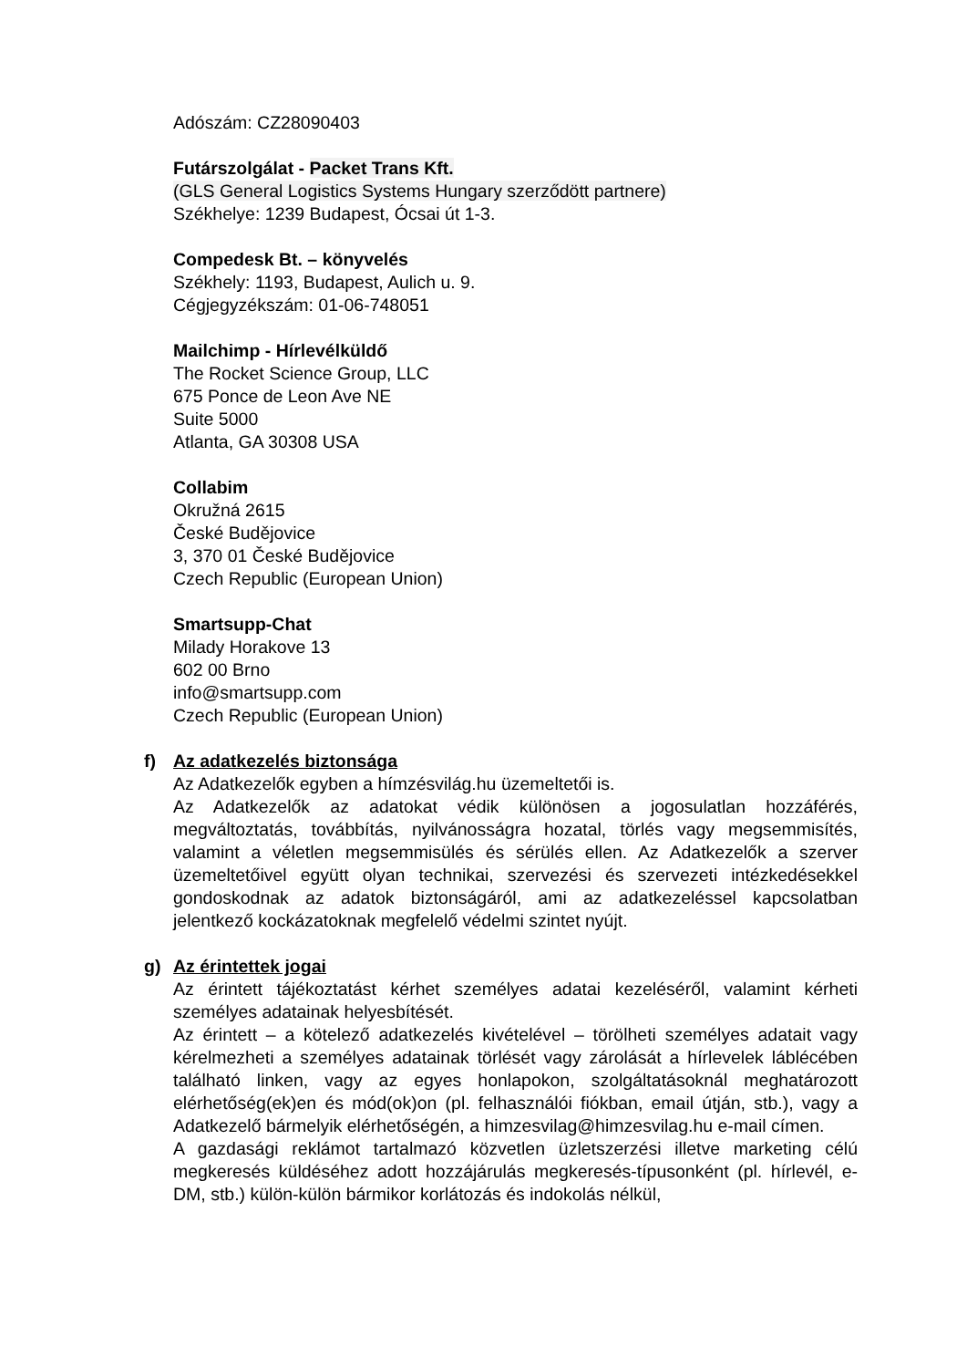Adószám: CZ28090403
Futárszolgálat - Packet Trans Kft.
(GLS General Logistics Systems Hungary szerződött partnere)
Székhelye: 1239 Budapest, Ócsai út 1-3.
Compedesk Bt. – könyvelés
Székhely: 1193, Budapest, Aulich u. 9.
Cégjegyzékszám: 01-06-748051
Mailchimp - Hírlevélküldő
The Rocket Science Group, LLC
675 Ponce de Leon Ave NE
Suite 5000
Atlanta, GA 30308 USA
Collabim
Okružná 2615
České Budějovice
3, 370 01 České Budějovice
Czech Republic (European Union)
Smartsupp-Chat
Milady Horakove 13
602 00 Brno
info@smartsupp.com
Czech Republic (European Union)
f) Az adatkezelés biztonsága
Az Adatkezelők egyben a hímzésvilág.hu üzemeltetői is.
Az Adatkezelők az adatokat védik különösen a jogosulatlan hozzáférés, megváltoztatás, továbbítás, nyilvánosságra hozatal, törlés vagy megsemmisítés, valamint a véletlen megsemmisülés és sérülés ellen. Az Adatkezelők a szerver üzemeltetőivel együtt olyan technikai, szervezési és szervezeti intézkedésekkel gondoskodnak az adatok biztonságáról, ami az adatkezeléssel kapcsolatban jelentkező kockázatoknak megfelelő védelmi szintet nyújt.
g) Az érintettek jogai
Az érintett tájékoztatást kérhet személyes adatai kezeléséről, valamint kérheti személyes adatainak helyesbítését.
Az érintett – a kötelező adatkezelés kivételével – törölheti személyes adatait vagy kérelmezheti a személyes adatainak törlését vagy zárolását a hírlevelek láblécében található linken, vagy az egyes honlapokon, szolgáltatásoknál meghatározott elérhetőség(ek)en és mód(ok)on (pl. felhasználói fiókban, email útján, stb.), vagy a Adatkezelő bármelyik elérhetőségén, a himzesvilag@himzesvilag.hu e-mail címen.
A gazdasági reklámot tartalmazó közvetlen üzletszerzési illetve marketing célú megkeresés küldéséhez adott hozzájárulás megkeresés-típusonként (pl. hírlevél, e-DM, stb.) külön-külön bármikor korlátozás és indokolás nélkül,